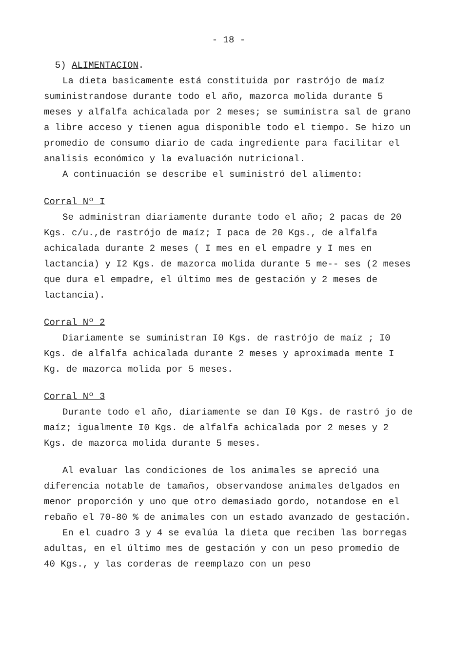- 18 -
5) ALIMENTACION.
La dieta basicamente está constituida por rastrójo de maíz suministrandose durante todo el año, mazorca molida durante 5 meses y alfalfa achicalada por 2 meses; se suministra sal de grano a libre acceso y tienen agua disponible todo el tiempo. Se hizo un promedio de consumo diario de cada ingrediente para facilitar el analisis económico y la evaluación nutricional.
A continuación se describe el suministró del alimento:
Corral Nº I
Se administran diariamente durante todo el año; 2 pacas de 20 Kgs. c/u.,de rastrójo de maíz; I paca de 20 Kgs., de alfalfa achicalada durante 2 meses ( I mes en el empadre y I mes en lactancia) y I2 Kgs. de mazorca molida durante 5 me-- ses (2 meses que dura el empadre, el último mes de gestación y 2 meses de lactancia).
Corral Nº 2
Diariamente se suministran I0 Kgs. de rastrójo de maíz ; I0 Kgs. de alfalfa achicalada durante 2 meses y aproximada mente I Kg. de mazorca molida por 5 meses.
Corral Nº 3
Durante todo el año, diariamente se dan I0 Kgs. de rastró jo de maíz; igualmente I0 Kgs. de alfalfa achicalada por 2 meses y 2 Kgs. de mazorca molida durante 5 meses.
Al evaluar las condiciones de los animales se apreció una diferencia notable de tamaños, observandose animales delgados en menor proporción y uno que otro demasiado gordo, notandose en el rebaño el 70-80 % de animales con un estado avanzado de gestación.
En el cuadro 3 y 4 se evalúa la dieta que reciben las borregas adultas, en el último mes de gestación y con un peso promedio de 40 Kgs., y las corderas de reemplazo con un peso